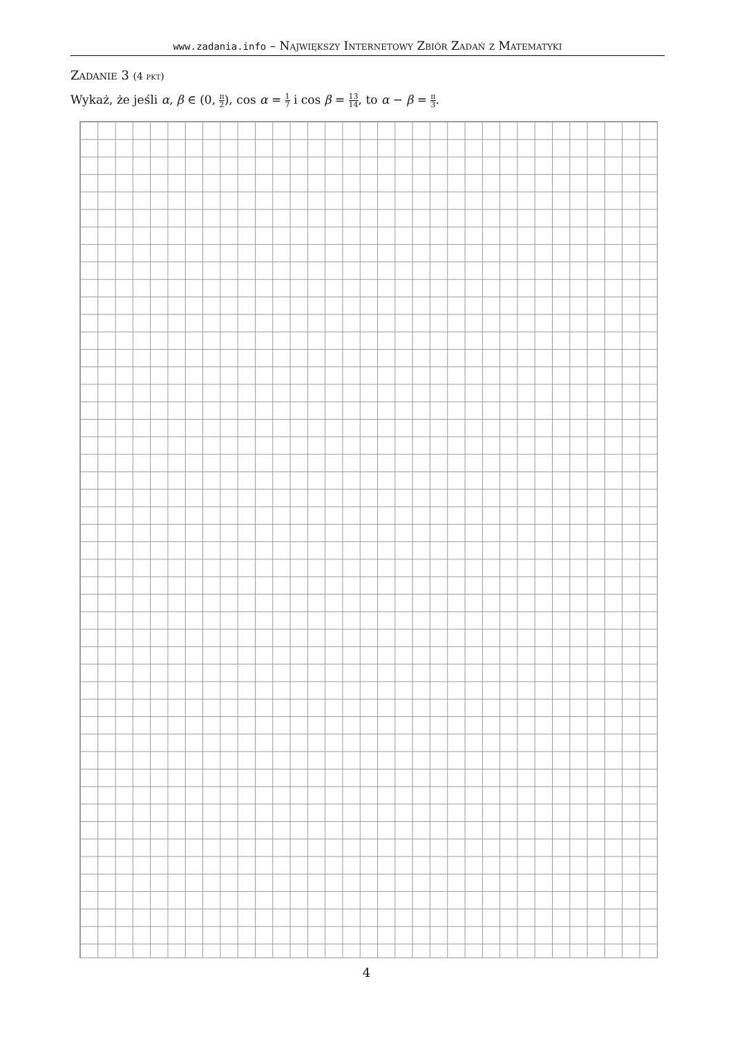www.zadania.info – Największy Internetowy Zbiór Zadań z Matematyki
Zadanie 3 (4 pkt)
Wykaż, że jeśli α, β ∈ (0, π 2), cos α = 1 7 i cos β = 13 14, to α − β = π 3.
4